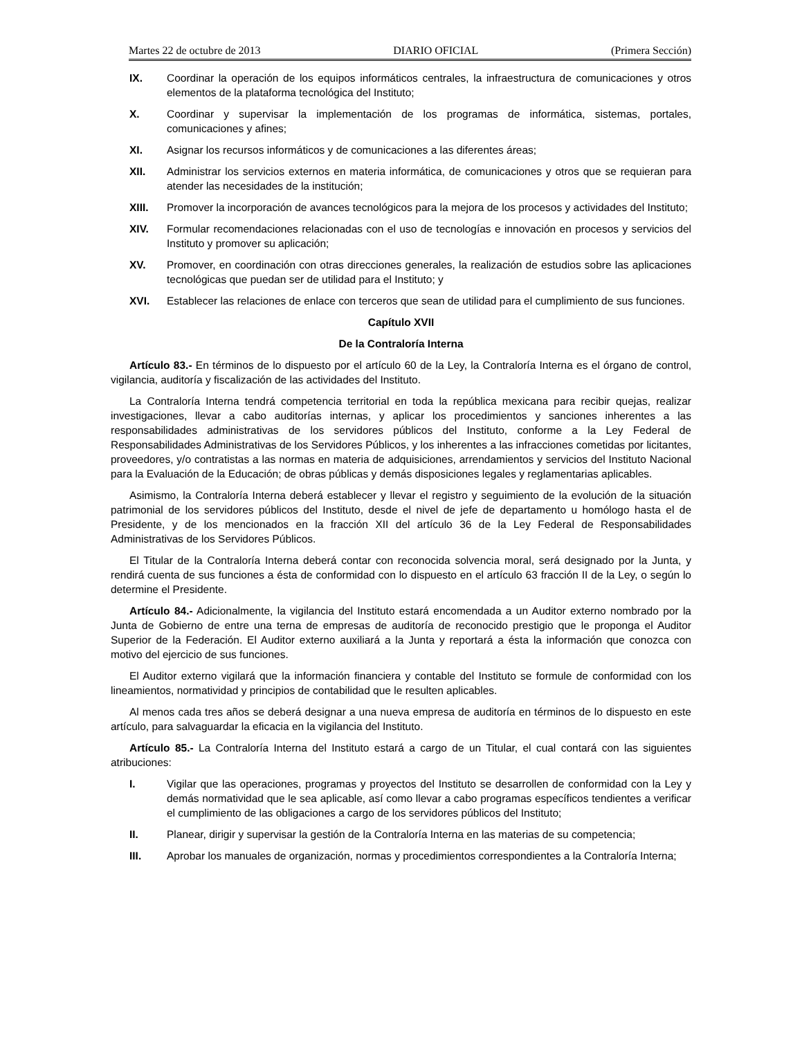Martes 22 de octubre de 2013 DIARIO OFICIAL (Primera Sección)
IX. Coordinar la operación de los equipos informáticos centrales, la infraestructura de comunicaciones y otros elementos de la plataforma tecnológica del Instituto;
X. Coordinar y supervisar la implementación de los programas de informática, sistemas, portales, comunicaciones y afines;
XI. Asignar los recursos informáticos y de comunicaciones a las diferentes áreas;
XII. Administrar los servicios externos en materia informática, de comunicaciones y otros que se requieran para atender las necesidades de la institución;
XIII. Promover la incorporación de avances tecnológicos para la mejora de los procesos y actividades del Instituto;
XIV. Formular recomendaciones relacionadas con el uso de tecnologías e innovación en procesos y servicios del Instituto y promover su aplicación;
XV. Promover, en coordinación con otras direcciones generales, la realización de estudios sobre las aplicaciones tecnológicas que puedan ser de utilidad para el Instituto; y
XVI. Establecer las relaciones de enlace con terceros que sean de utilidad para el cumplimiento de sus funciones.
Capítulo XVII
De la Contraloría Interna
Artículo 83.- En términos de lo dispuesto por el artículo 60 de la Ley, la Contraloría Interna es el órgano de control, vigilancia, auditoría y fiscalización de las actividades del Instituto.
La Contraloría Interna tendrá competencia territorial en toda la república mexicana para recibir quejas, realizar investigaciones, llevar a cabo auditorías internas, y aplicar los procedimientos y sanciones inherentes a las responsabilidades administrativas de los servidores públicos del Instituto, conforme a la Ley Federal de Responsabilidades Administrativas de los Servidores Públicos, y los inherentes a las infracciones cometidas por licitantes, proveedores, y/o contratistas a las normas en materia de adquisiciones, arrendamientos y servicios del Instituto Nacional para la Evaluación de la Educación; de obras públicas y demás disposiciones legales y reglamentarias aplicables.
Asimismo, la Contraloría Interna deberá establecer y llevar el registro y seguimiento de la evolución de la situación patrimonial de los servidores públicos del Instituto, desde el nivel de jefe de departamento u homólogo hasta el de Presidente, y de los mencionados en la fracción XII del artículo 36 de la Ley Federal de Responsabilidades Administrativas de los Servidores Públicos.
El Titular de la Contraloría Interna deberá contar con reconocida solvencia moral, será designado por la Junta, y rendirá cuenta de sus funciones a ésta de conformidad con lo dispuesto en el artículo 63 fracción II de la Ley, o según lo determine el Presidente.
Artículo 84.- Adicionalmente, la vigilancia del Instituto estará encomendada a un Auditor externo nombrado por la Junta de Gobierno de entre una terna de empresas de auditoría de reconocido prestigio que le proponga el Auditor Superior de la Federación. El Auditor externo auxiliará a la Junta y reportará a ésta la información que conozca con motivo del ejercicio de sus funciones.
El Auditor externo vigilará que la información financiera y contable del Instituto se formule de conformidad con los lineamientos, normatividad y principios de contabilidad que le resulten aplicables.
Al menos cada tres años se deberá designar a una nueva empresa de auditoría en términos de lo dispuesto en este artículo, para salvaguardar la eficacia en la vigilancia del Instituto.
Artículo 85.- La Contraloría Interna del Instituto estará a cargo de un Titular, el cual contará con las siguientes atribuciones:
I. Vigilar que las operaciones, programas y proyectos del Instituto se desarrollen de conformidad con la Ley y demás normatividad que le sea aplicable, así como llevar a cabo programas específicos tendientes a verificar el cumplimiento de las obligaciones a cargo de los servidores públicos del Instituto;
II. Planear, dirigir y supervisar la gestión de la Contraloría Interna en las materias de su competencia;
III. Aprobar los manuales de organización, normas y procedimientos correspondientes a la Contraloría Interna;